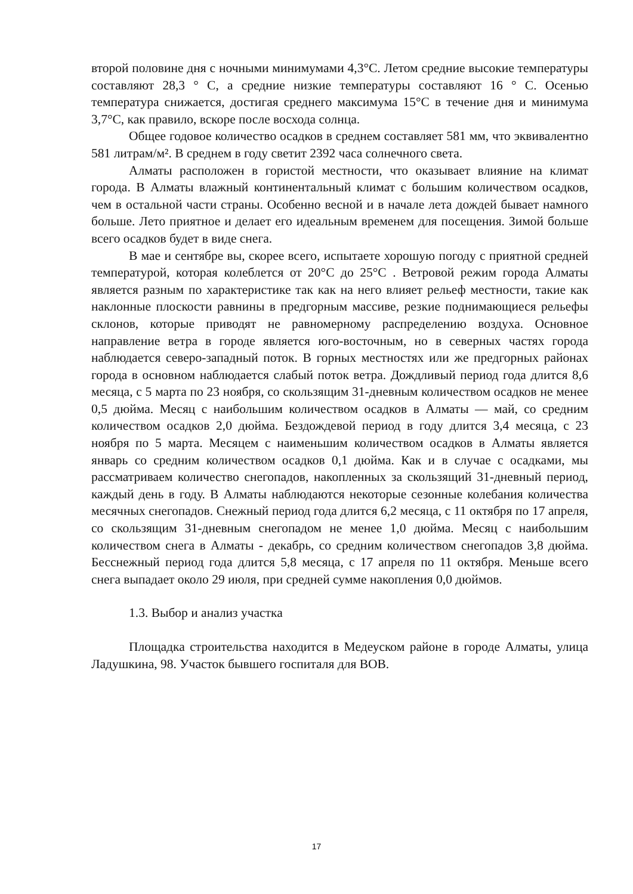второй половине дня с ночными минимумами 4,3°С. Летом средние высокие температуры составляют 28,3 ° C, а средние низкие температуры составляют 16 ° C. Осенью температура снижается, достигая среднего максимума 15°С в течение дня и минимума 3,7°С, как правило, вскоре после восхода солнца.
Общее годовое количество осадков в среднем составляет 581 мм, что эквивалентно 581 литрам/м². В среднем в году светит 2392 часа солнечного света.
Алматы расположен в гористой местности, что оказывает влияние на климат города. В Алматы влажный континентальный климат с большим количеством осадков, чем в остальной части страны. Особенно весной и в начале лета дождей бывает намного больше. Лето приятное и делает его идеальным временем для посещения. Зимой больше всего осадков будет в виде снега.
В мае и сентябре вы, скорее всего, испытаете хорошую погоду с приятной средней температурой, которая колеблется от 20°C до 25°C . Ветровой режим города Алматы является разным по характеристике так как на него влияет рельеф местности, такие как наклонные плоскости равнины в предгорным массиве, резкие поднимающиеся рельефы склонов, которые приводят не равномерному распределению воздуха. Основное направление ветра в городе является юго-восточным, но в северных частях города наблюдается северо-западный поток. В горных местностях или же предгорных районах города в основном наблюдается слабый поток ветра. Дождливый период года длится 8,6 месяца, с 5 марта по 23 ноября, со скользящим 31-дневным количеством осадков не менее 0,5 дюйма. Месяц с наибольшим количеством осадков в Алматы — май, со средним количеством осадков 2,0 дюйма. Бездождевой период в году длится 3,4 месяца, с 23 ноября по 5 марта. Месяцем с наименьшим количеством осадков в Алматы является январь со средним количеством осадков 0,1 дюйма. Как и в случае с осадками, мы рассматриваем количество снегопадов, накопленных за скользящий 31-дневный период, каждый день в году. В Алматы наблюдаются некоторые сезонные колебания количества месячных снегопадов. Снежный период года длится 6,2 месяца, с 11 октября по 17 апреля, со скользящим 31-дневным снегопадом не менее 1,0 дюйма. Месяц с наибольшим количеством снега в Алматы - декабрь, со средним количеством снегопадов 3,8 дюйма. Бесснежный период года длится 5,8 месяца, с 17 апреля по 11 октября. Меньше всего снега выпадает около 29 июля, при средней сумме накопления 0,0 дюймов.
1.3. Выбор и анализ участка
Площадка строительства находится в Медеуском районе в городе Алматы, улица Ладушкина, 98. Участок бывшего госпиталя для ВОВ.
17